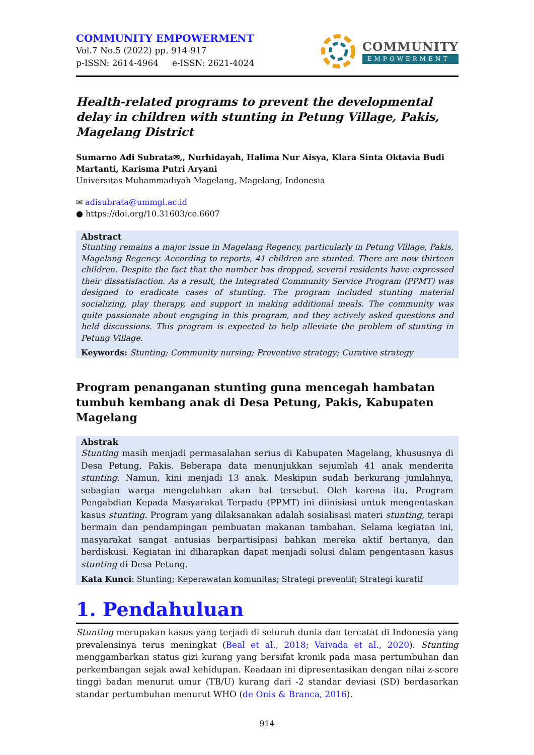COMMUNITY EMPOWERMENT
Vol.7 No.5 (2022) pp. 914-917
p-ISSN: 2614-4964 e-ISSN: 2621-4024
COMMUNITY
EMPOWERMENT
Health-related programs to prevent the developmental delay in children with stunting in Petung Village, Pakis, Magelang District
Sumarno Adi Subrata✉,, Nurhidayah, Halima Nur Aisya, Klara Sinta Oktavia Budi Martanti, Karisma Putri Aryani
Universitas Muhammadiyah Magelang, Magelang, Indonesia
✉ adisubrata@ummgl.ac.id
● https://doi.org/10.31603/ce.6607
Abstract
Stunting remains a major issue in Magelang Regency, particularly in Petung Village, Pakis, Magelang Regency. According to reports, 41 children are stunted. There are now thirteen children. Despite the fact that the number has dropped, several residents have expressed their dissatisfaction. As a result, the Integrated Community Service Program (PPMT) was designed to eradicate cases of stunting. The program included stunting material socializing, play therapy, and support in making additional meals. The community was quite passionate about engaging in this program, and they actively asked questions and held discussions. This program is expected to help alleviate the problem of stunting in Petung Village.
Keywords: Stunting; Community nursing; Preventive strategy; Curative strategy
Program penanganan stunting guna mencegah hambatan tumbuh kembang anak di Desa Petung, Pakis, Kabupaten Magelang
Abstrak
Stunting masih menjadi permasalahan serius di Kabupaten Magelang, khususnya di Desa Petung, Pakis. Beberapa data menunjukkan sejumlah 41 anak menderita stunting. Namun, kini menjadi 13 anak. Meskipun sudah berkurang jumlahnya, sebagian warga mengeluhkan akan hal tersebut. Oleh karena itu, Program Pengabdian Kepada Masyarakat Terpadu (PPMT) ini diinisiasi untuk mengentaskan kasus stunting. Program yang dilaksanakan adalah sosialisasi materi stunting, terapi bermain dan pendampingan pembuatan makanan tambahan. Selama kegiatan ini, masyarakat sangat antusias berpartisipasi bahkan mereka aktif bertanya, dan berdiskusi. Kegiatan ini diharapkan dapat menjadi solusi dalam pengentasan kasus stunting di Desa Petung.
Kata Kunci: Stunting; Keperawatan komunitas; Strategi preventif; Strategi kuratif
1. Pendahuluan
Stunting merupakan kasus yang terjadi di seluruh dunia dan tercatat di Indonesia yang prevalensinya terus meningkat (Beal et al., 2018; Vaivada et al., 2020). Stunting menggambarkan status gizi kurang yang bersifat kronik pada masa pertumbuhan dan perkembangan sejak awal kehidupan. Keadaan ini dipresentasikan dengan nilai z-score tinggi badan menurut umur (TB/U) kurang dari -2 standar deviasi (SD) berdasarkan standar pertumbuhan menurut WHO (de Onis & Branca, 2016).
914